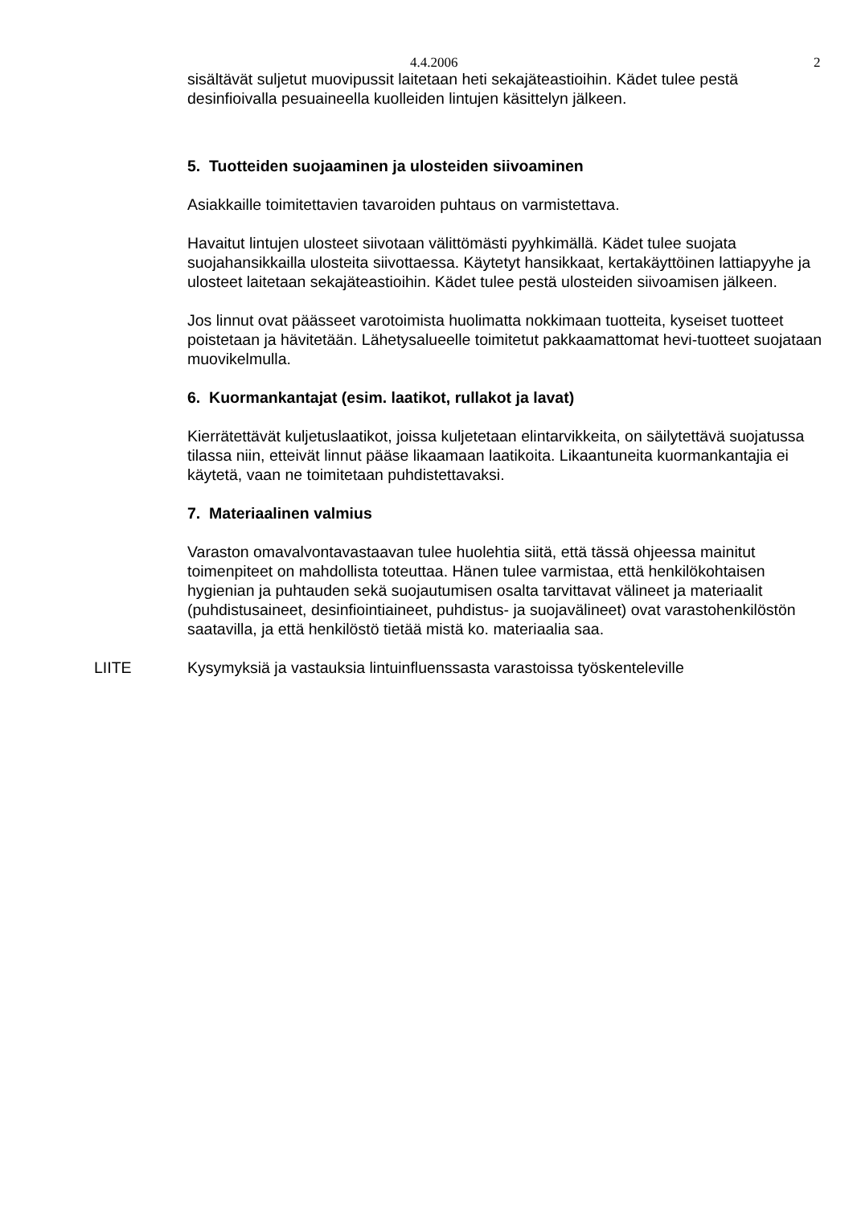4.4.2006 2
sisältävät suljetut muovipussit laitetaan heti sekajäteastioihin. Kädet tulee pestä desinfioivalla pesuaineella kuolleiden lintujen käsittelyn jälkeen.
5. Tuotteiden suojaaminen ja ulosteiden siivoaminen
Asiakkaille toimitettavien tavaroiden puhtaus on varmistettava.
Havaitut lintujen ulosteet siivotaan välittömästi pyyhkimällä. Kädet tulee suojata suojahansikkailla ulosteita siivottaessa. Käytetyt hansikkaat, kertakäyttöinen lattiapyyhe ja ulosteet laitetaan sekajäteastioihin. Kädet tulee pestä ulosteiden siivoamisen jälkeen.
Jos linnut ovat päässeet varotoimista huolimatta nokkimaan tuotteita, kyseiset tuotteet poistetaan ja hävitetään. Lähetysalueelle toimitetut pakkaamattomat hevi-tuotteet suojataan muovikelmulla.
6. Kuormankantajat (esim. laatikot, rullakot ja lavat)
Kierrätettävät kuljetuslaatikot, joissa kuljetetaan elintarvikkeita, on säilytettävä suojatussa tilassa niin, etteivät linnut pääse likaamaan laatikoita. Likaantuneita kuormankantajia ei käytetä, vaan ne toimitetaan puhdistettavaksi.
7. Materiaalinen valmius
Varaston omavalvontavastaavan tulee huolehtia siitä, että tässä ohjeessa mainitut toimenpiteet on mahdollista toteuttaa. Hänen tulee varmistaa, että henkilökohtaisen hygienian ja puhtauden sekä suojautumisen osalta tarvittavat välineet ja materiaalit (puhdistusaineet, desinfiointiaineet, puhdistus- ja suojavälineet) ovat varastohenkilöstön saatavilla, ja että henkilöstö tietää mistä ko. materiaalia saa.
LIITE Kysymyksiä ja vastauksia lintuinfluenssasta varastoissa työskenteleville